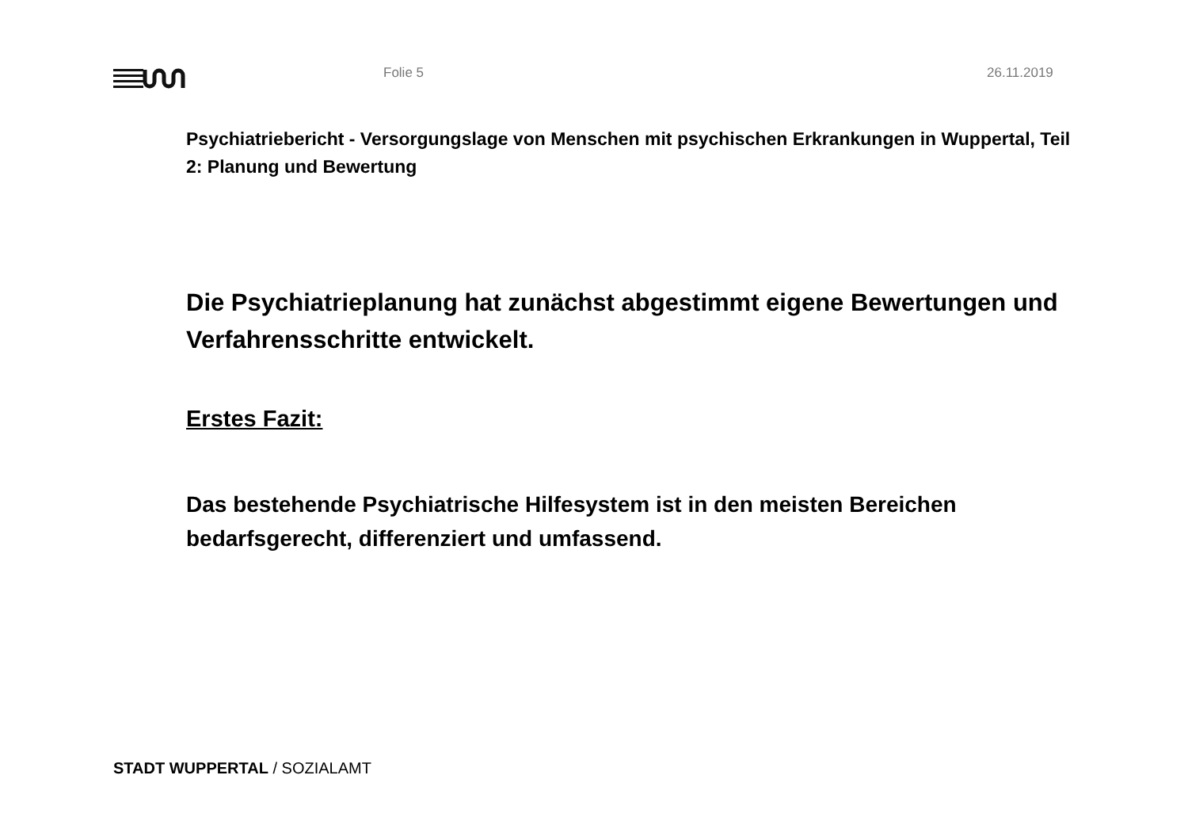Folie 5 26.11.2019
Psychiatriebericht - Versorgungslage von Menschen mit psychischen Erkrankungen in Wuppertal, Teil 2: Planung und Bewertung
Die Psychiatrieplanung hat zunächst abgestimmt eigene Bewertungen und Verfahrensschritte entwickelt.
Erstes Fazit:
Das bestehende Psychiatrische Hilfesystem ist in den meisten Bereichen bedarfsgerecht, differenziert und umfassend.
STADT WUPPERTAL / SOZIALAMT